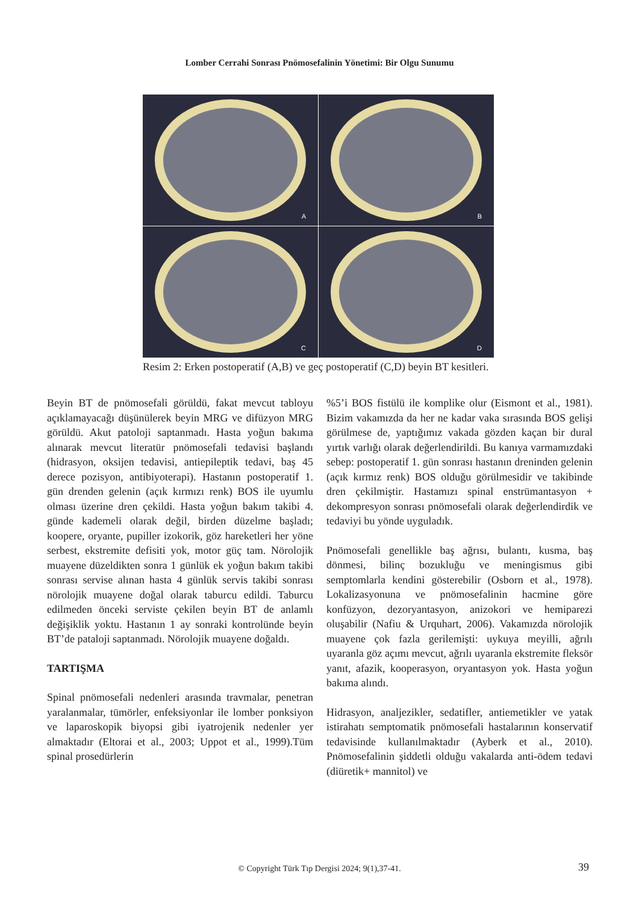Lomber Cerrahi Sonrası Pnömosefalinin Yönetimi: Bir Olgu Sunumu
A
B
C
D
Resim 2: Erken postoperatif (A,B) ve geç postoperatif (C,D) beyin BT kesitleri.
Beyin BT de pnömosefali görüldü, fakat mevcut tabloyu açıklamayacağı düşünülerek beyin MRG ve difüzyon MRG görüldü. Akut patoloji saptanmadı. Hasta yoğun bakıma alınarak mevcut literatür pnömosefali tedavisi başlandı (hidrasyon, oksijen tedavisi, antiepileptik tedavi, baş 45 derece pozisyon, antibiyoterapi). Hastanın postoperatif 1. gün drenden gelenin (açık kırmızı renk) BOS ile uyumlu olması üzerine dren çekildi. Hasta yoğun bakım takibi 4. günde kademeli olarak değil, birden düzelme başladı; koopere, oryante, pupiller izokorik, göz hareketleri her yöne serbest, ekstremite defisiti yok, motor güç tam. Nörolojik muayene düzeldikten sonra 1 günlük ek yoğun bakım takibi sonrası servise alınan hasta 4 günlük servis takibi sonrası nörolojik muayene doğal olarak taburcu edildi. Taburcu edilmeden önceki serviste çekilen beyin BT de anlamlı değişiklik yoktu. Hastanın 1 ay sonraki kontrolünde beyin BT’de pataloji saptanmadı. Nörolojik muayene doğaldı.
TARTIŞMA
Spinal pnömosefali nedenleri arasında travmalar, penetran yaralanmalar, tümörler, enfeksiyonlar ile lomber ponksiyon ve laparoskopik biyopsi gibi iyatrojenik nedenler yer almaktadır (Eltorai et al., 2003; Uppot et al., 1999).Tüm spinal prosedürlerin
%5’i BOS fistülü ile komplike olur (Eismont et al., 1981). Bizim vakamızda da her ne kadar vaka sırasında BOS gelişi görülmese de, yaptığımız vakada gözden kaçan bir dural yırtık varlığı olarak değerlendirildi. Bu kanıya varmamızdaki sebep: postoperatif 1. gün sonrası hastanın dreninden gelenin (açık kırmız renk) BOS olduğu görülmesidir ve takibinde dren çekilmiştir. Hastamızı spinal enstrümantasyon + dekompresyon sonrası pnömosefali olarak değerlendirdik ve tedaviyi bu yönde uyguladık.
Pnömosefali genellikle baş ağrısı, bulantı, kusma, baş dönmesi, bilinç bozukluğu ve meningismus gibi semptomlarla kendini gösterebilir (Osborn et al., 1978). Lokalizasyonuna ve pnömosefalinin hacmine göre konfüzyon, dezoryantasyon, anizokori ve hemiparezi oluşabilir (Nafiu & Urquhart, 2006). Vakamızda nörolojik muayene çok fazla gerilemişti: uykuya meyilli, ağrılı uyaranla göz açımı mevcut, ağrılı uyaranla ekstremite fleksör yanıt, afazik, kooperasyon, oryantasyon yok. Hasta yoğun bakıma alındı.
Hidrasyon, analjezikler, sedatifler, antiemetikler ve yatak istirahatı semptomatik pnömosefali hastalarının konservatif tedavisinde kullanılmaktadır (Ayberk et al., 2010). Pnömosefalinin şiddetli olduğu vakalarda anti-ödem tedavi (diüretik+ mannitol) ve
© Copyright Türk Tıp Dergisi 2024; 9(1),37-41. 39